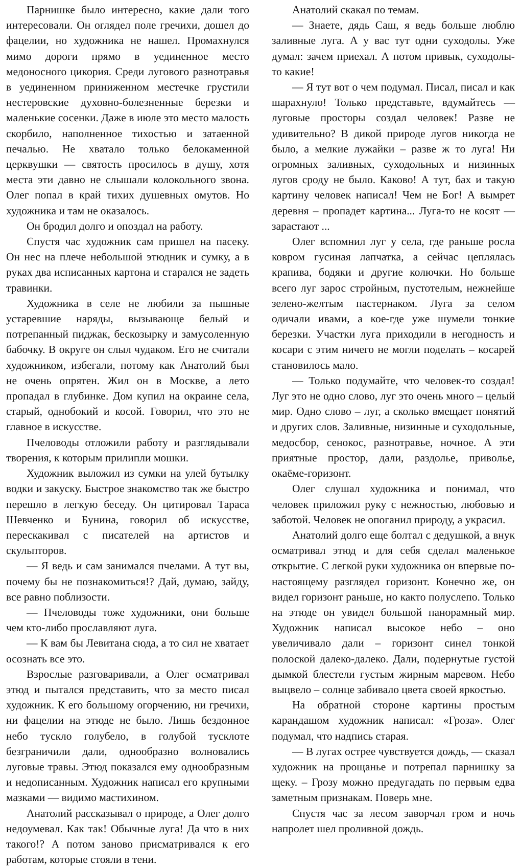Парнишке было интересно, какие дали того интересовали. Он оглядел поле гречихи, дошел до фацелии, но художника не нашел. Промахнулся мимо дороги прямо в уединенное место медоносного цикория. Среди лугового разнотравья в уединенном приниженном местечке грустили нестеровские духовно-болезненные березки и маленькие сосенки. Даже в июле это место малость скорбило, наполненное тихостью и затаенной печалью. Не хватало только белокаменной церквушки — святость просилось в душу, хотя места эти давно не слышали колокольного звона. Олег попал в край тихих душевных омутов. Но художника и там не оказалось.
Он бродил долго и опоздал на работу.
Спустя час художник сам пришел на пасеку. Он нес на плече небольшой этюдник и сумку, а в руках два исписанных картона и старался не задеть травинки.
Художника в селе не любили за пышные устаревшие наряды, вызывающе белый и потрепанный пиджак, бескозырку и замусоленную бабочку. В округе он слыл чудаком. Его не считали художником, избегали, потому как Анатолий был не очень опрятен. Жил он в Москве, а лето пропадал в глубинке. Дом купил на окраине села, старый, однобокий и косой. Говорил, что это не главное в искусстве.
Пчеловоды отложили работу и разглядывали творения, к которым прилипли мошки.
Художник выложил из сумки на улей бутылку водки и закуску. Быстрое знакомство так же быстро перешло в легкую беседу. Он цитировал Тараса Шевченко и Бунина, говорил об искусстве, перескакивал с писателей на артистов и скульпторов.
— Я ведь и сам занимался пчелами. А тут вы, почему бы не познакомиться!? Дай, думаю, зайду, все равно поблизости.
— Пчеловоды тоже художники, они больше чем кто-либо прославляют луга.
— К вам бы Левитана сюда, а то сил не хватает осознать все это.
Взрослые разговаривали, а Олег осматривал этюд и пытался представить, что за место писал художник. К его большому огорчению, ни гречихи, ни фацелии на этюде не было. Лишь бездонное небо тускло голубело, в голубой тусклоте безграничили дали, однообразно волновались луговые травы. Этюд показался ему однообразным и недописанным. Художник написал его крупными мазками — видимо мастихином.
Анатолий рассказывал о природе, а Олег долго недоумевал. Как так! Обычные луга! Да что в них такого!? А потом заново присматривался к его работам, которые стояли в тени.
Анатолий скакал по темам.
— Знаете, дядь Саш, я ведь больше люблю заливные луга. А у вас тут одни суходолы. Уже думал: зачем приехал. А потом привык, суходолы-то какие!
— Я тут вот о чем подумал. Писал, писал и как шарахнуло! Только представьте, вдумайтесь — луговые просторы создал человек! Разве не удивительно? В дикой природе лугов никогда не было, а мелкие лужайки – разве ж то луга! Ни огромных заливных, суходольных и низинных лугов сроду не было. Каково! А тут, бах и такую картину человек написал! Чем не Бог! А вымрет деревня – пропадет картина... Луга-то не косят — зарастают ...
Олег вспомнил луг у села, где раньше росла ковром гусиная лапчатка, а сейчас цеплялась крапива, бодяки и другие колючки. Но больше всего луг зарос стройным, пустотелым, нежнейше зелено-желтым пастернаком. Луга за селом одичали ивами, а кое-где уже шумели тонкие березки. Участки луга приходили в негодность и косари с этим ничего не могли поделать – косарей становилось мало.
— Только подумайте, что человек-то создал! Луг это не одно слово, луг это очень много – целый мир. Одно слово – луг, а сколько вмещает понятий и других слов. Заливные, низинные и суходольные, медосбор, сенокос, разнотравье, ночное. А эти приятные простор, дали, раздолье, приволье, окаёме-горизонт.
Олег слушал художника и понимал, что человек приложил руку с нежностью, любовью и заботой. Человек не опоганил природу, а украсил.
Анатолий долго еще болтал с дедушкой, а внук осматривал этюд и для себя сделал маленькое открытие. С легкой руки художника он впервые по-настоящему разглядел горизонт. Конечно же, он видел горизонт раньше, но както полуслепо. Только на этюде он увидел большой панорамный мир. Художник написал высокое небо – оно увеличивало дали – горизонт синел тонкой полоской далеко-далеко. Дали, подернутые густой дымкой блестели густым жирным маревом. Небо выцвело – солнце забивало цвета своей яркостью.
На обратной стороне картины простым карандашом художник написал: «Гроза». Олег подумал, что надпись старая.
— В лугах острее чувствуется дождь, — сказал художник на прощанье и потрепал парнишку за щеку. – Грозу можно предугадать по первым едва заметным признакам. Поверь мне.
Спустя час за лесом заворчал гром и ночь напролет шел проливной дождь.